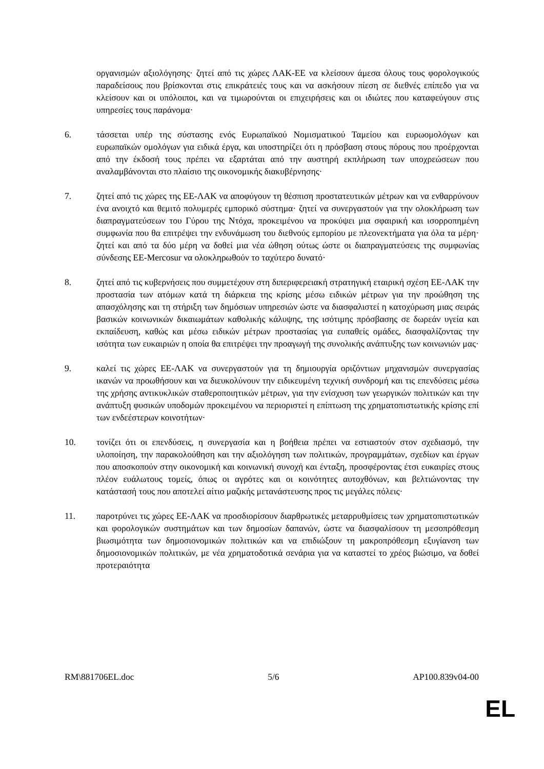οργανισμών αξιολόγησης· ζητεί από τις χώρες ΛΑΚ-ΕΕ να κλείσουν άμεσα όλους τους φορολογικούς παραδείσους που βρίσκονται στις επικράτειές τους και να ασκήσουν πίεση σε διεθνές επίπεδο για να κλείσουν και οι υπόλοιποι, και να τιμωρούνται οι επιχειρήσεις και οι ιδιώτες που καταφεύγουν στις υπηρεσίες τους παράνομα·
6. τάσσεται υπέρ της σύστασης ενός Ευρωπαϊκού Νομισματικού Ταμείου και ευρωομολόγων και ευρωπαϊκών ομολόγων για ειδικά έργα, και υποστηρίζει ότι η πρόσβαση στους πόρους που προέρχονται από την έκδοσή τους πρέπει να εξαρτάται από την αυστηρή εκπλήρωση των υποχρεώσεων που αναλαμβάνονται στο πλαίσιο της οικονομικής διακυβέρνησης·
7. ζητεί από τις χώρες της ΕΕ-ΛΑΚ να αποφύγουν τη θέσπιση προστατευτικών μέτρων και να ενθαρρύνουν ένα ανοιχτό και θεμιτό πολυμερές εμπορικό σύστημα· ζητεί να συνεργαστούν για την ολοκλήρωση των διαπραγματεύσεων του Γύρου της Ντόχα, προκειμένου να προκύψει μια σφαιρική και ισορροπημένη συμφωνία που θα επιτρέψει την ενδυνάμωση του διεθνούς εμπορίου με πλεονεκτήματα για όλα τα μέρη· ζητεί και από τα δύο μέρη να δοθεί μια νέα ώθηση ούτως ώστε οι διαπραγματεύσεις της συμφωνίας σύνδεσης ΕΕ-Mercosur να ολοκληρωθούν το ταχύτερο δυνατό·
8. ζητεί από τις κυβερνήσεις που συμμετέχουν στη διπεριφερειακή στρατηγική εταιρική σχέση ΕΕ-ΛΑΚ την προστασία των ατόμων κατά τη διάρκεια της κρίσης μέσω ειδικών μέτρων για την προώθηση της απασχόλησης και τη στήριξη των δημόσιων υπηρεσιών ώστε να διασφαλιστεί η κατοχύρωση μιας σειράς βασικών κοινωνικών δικαιωμάτων καθολικής κάλυψης, της ισότιμης πρόσβασης σε δωρεάν υγεία και εκπαίδευση, καθώς και μέσω ειδικών μέτρων προστασίας για ευπαθείς ομάδες, διασφαλίζοντας την ισότητα των ευκαιριών η οποία θα επιτρέψει την προαγωγή της συνολικής ανάπτυξης των κοινωνιών μας·
9. καλεί τις χώρες ΕΕ-ΛΑΚ να συνεργαστούν για τη δημιουργία οριζόντιων μηχανισμών συνεργασίας ικανών να προωθήσουν και να διευκολύνουν την ειδικευμένη τεχνική συνδρομή και τις επενδύσεις μέσω της χρήσης αντικυκλικών σταθεροποιητικών μέτρων, για την ενίσχυση των γεωργικών πολιτικών και την ανάπτυξη φυσικών υποδομών προκειμένου να περιοριστεί η επίπτωση της χρηματοπιστωτικής κρίσης επί των ενδεέστερων κοινοτήτων·
10. τονίζει ότι οι επενδύσεις, η συνεργασία και η βοήθεια πρέπει να εστιαστούν στον σχεδιασμό, την υλοποίηση, την παρακολούθηση και την αξιολόγηση των πολιτικών, προγραμμάτων, σχεδίων και έργων που αποσκοπούν στην οικονομική και κοινωνική συνοχή και ένταξη, προσφέροντας έτσι ευκαιρίες στους πλέον ευάλωτους τομείς, όπως οι αγρότες και οι κοινότητες αυτοχθόνων, και βελτιώνοντας την κατάστασή τους που αποτελεί αίτιο μαζικής μετανάστευσης προς τις μεγάλες πόλεις·
11. παροτρύνει τις χώρες ΕΕ-ΛΑΚ να προσδιορίσουν διαρθρωτικές μεταρρυθμίσεις των χρηματοπιστωτικών και φορολογικών συστημάτων και των δημοσίων δαπανών, ώστε να διασφαλίσουν τη μεσοπρόθεσμη βιωσιμότητα των δημοσιονομικών πολιτικών και να επιδιώξουν τη μακροπρόθεσμη εξυγίανση των δημοσιονομικών πολιτικών, με νέα χρηματοδοτικά σενάρια για να καταστεί το χρέος βιώσιμο, να δοθεί προτεραιότητα
RM\881706EL.doc 5/6 AP100.839v04-00
EL